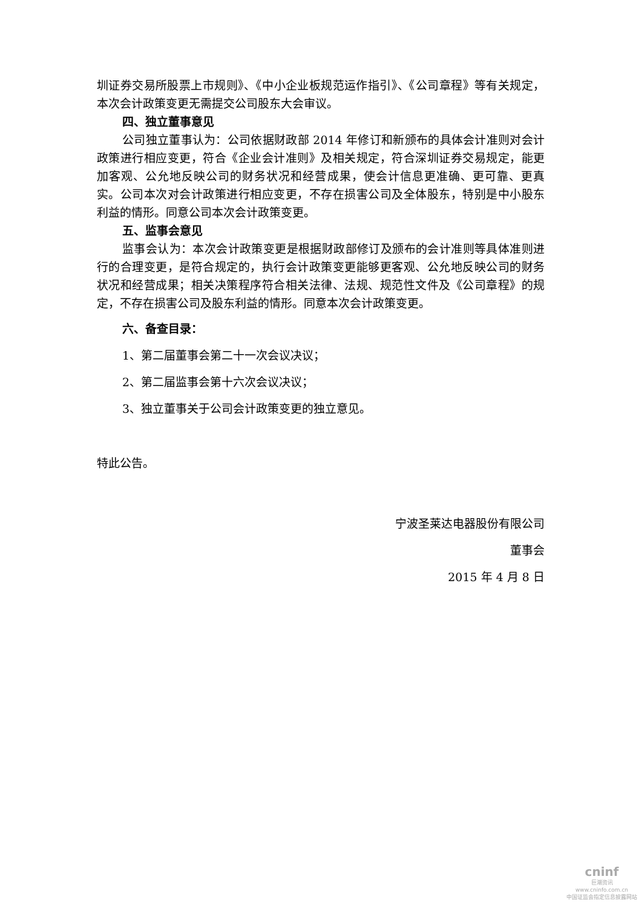圳证券交易所股票上市规则》、《中小企业板规范运作指引》、《公司章程》等有关规定，本次会计政策变更无需提交公司股东大会审议。
四、独立董事意见
公司独立董事认为：公司依据财政部 2014 年修订和新颁布的具体会计准则对会计政策进行相应变更，符合《企业会计准则》及相关规定，符合深圳证券交易规定，能更加客观、公允地反映公司的财务状况和经营成果，使会计信息更准确、更可靠、更真实。公司本次对会计政策进行相应变更，不存在损害公司及全体股东，特别是中小股东利益的情形。同意公司本次会计政策变更。
五、监事会意见
监事会认为：本次会计政策变更是根据财政部修订及颁布的会计准则等具体准则进行的合理变更，是符合规定的，执行会计政策变更能够更客观、公允地反映公司的财务状况和经营成果；相关决策程序符合相关法律、法规、规范性文件及《公司章程》的规定，不存在损害公司及股东利益的情形。同意本次会计政策变更。
六、备查目录：
1、第二届董事会第二十一次会议决议；
2、第二届监事会第十六次会议决议；
3、独立董事关于公司会计政策变更的独立意见。
特此公告。
宁波圣莱达电器股份有限公司
董事会
2015 年 4 月 8 日
cninf
巨潮资讯
www.cninfo.com.cn
中国证监会指定信息披露网站